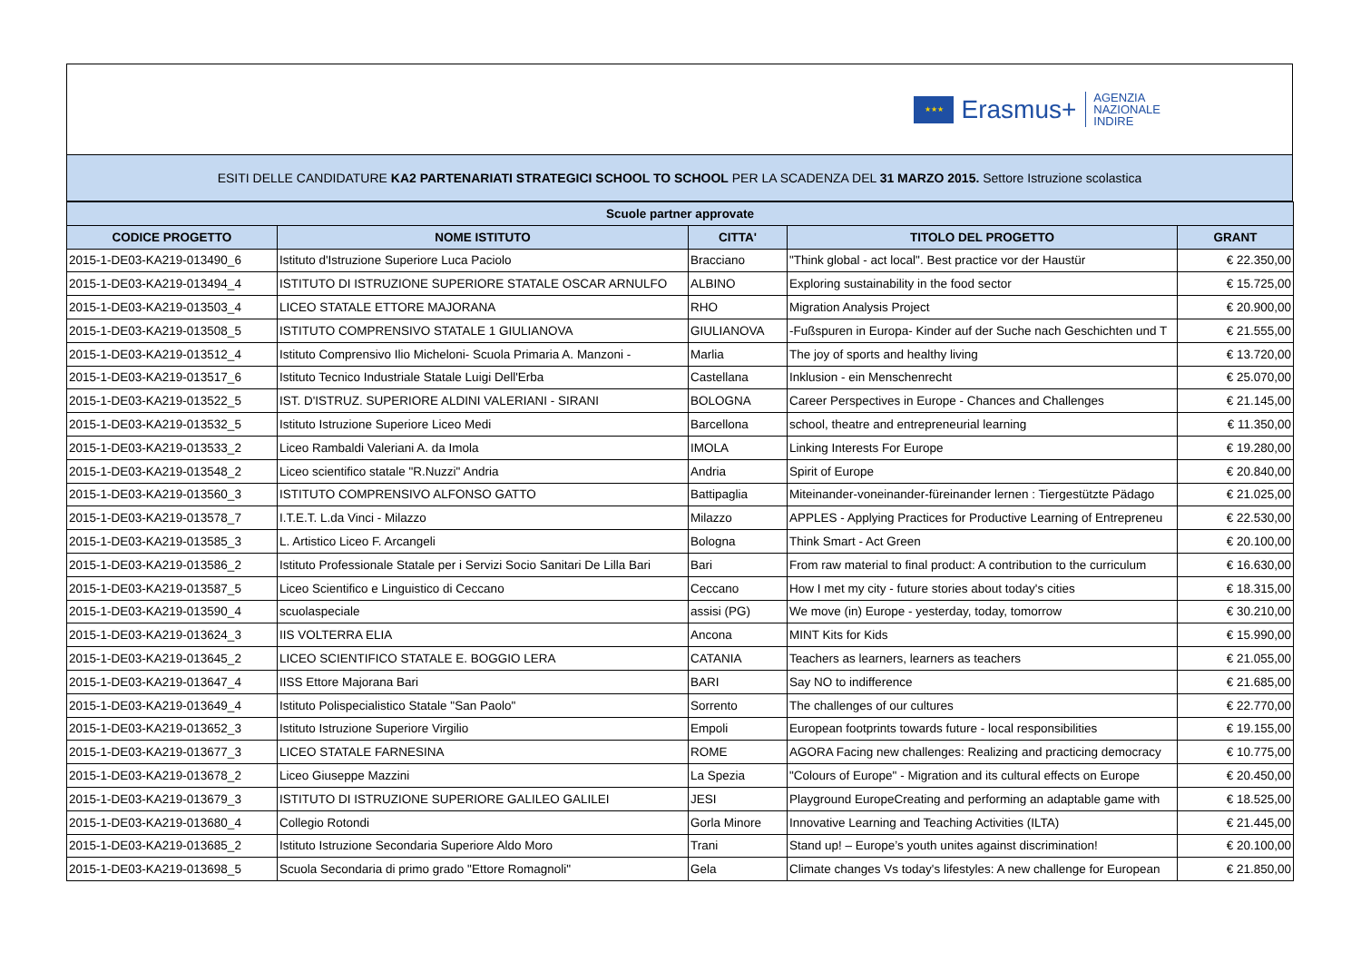★★★
Erasmus+
AGENZIA
NAZIONALE
INDIRE
ESITI DELLE CANDIDATURE KA2 PARTENARIATI STRATEGICI SCHOOL TO SCHOOL PER LA SCADENZA DEL 31 MARZO 2015. Settore Istruzione scolastica
| Scuole partner approvate | | | | |
| --- | --- | --- | --- | --- |
| CODICE PROGETTO | NOME ISTITUTO | CITTA' | TITOLO DEL PROGETTO | GRANT |
| 2015-1-DE03-KA219-013490_6 | Istituto d'Istruzione Superiore Luca Paciolo | Bracciano | "Think global - act local". Best practice vor der Haustür | € 22.350,00 |
| 2015-1-DE03-KA219-013494_4 | ISTITUTO DI ISTRUZIONE SUPERIORE STATALE OSCAR ARNULFO | ALBINO | Exploring sustainability in the food sector | € 15.725,00 |
| 2015-1-DE03-KA219-013503_4 | LICEO STATALE ETTORE MAJORANA | RHO | Migration Analysis Project | € 20.900,00 |
| 2015-1-DE03-KA219-013508_5 | ISTITUTO COMPRENSIVO STATALE 1 GIULIANOVA | GIULIANOVA | -Fußspuren in Europa- Kinder auf der Suche nach Geschichten und T | € 21.555,00 |
| 2015-1-DE03-KA219-013512_4 | Istituto Comprensivo Ilio Micheloni- Scuola Primaria A. Manzoni - | Marlia | The joy of sports and healthy living | € 13.720,00 |
| 2015-1-DE03-KA219-013517_6 | Istituto Tecnico Industriale Statale Luigi Dell'Erba | Castellana | Inklusion - ein Menschenrecht | € 25.070,00 |
| 2015-1-DE03-KA219-013522_5 | IST. D'ISTRUZ. SUPERIORE ALDINI VALERIANI - SIRANI | BOLOGNA | Career Perspectives in Europe - Chances and Challenges | € 21.145,00 |
| 2015-1-DE03-KA219-013532_5 | Istituto Istruzione Superiore Liceo Medi | Barcellona | school, theatre and entrepreneurial learning | € 11.350,00 |
| 2015-1-DE03-KA219-013533_2 | Liceo Rambaldi Valeriani A. da Imola | IMOLA | Linking Interests For Europe | € 19.280,00 |
| 2015-1-DE03-KA219-013548_2 | Liceo scientifico statale "R.Nuzzi" Andria | Andria | Spirit of Europe | € 20.840,00 |
| 2015-1-DE03-KA219-013560_3 | ISTITUTO COMPRENSIVO ALFONSO GATTO | Battipaglia | Miteinander-voneinander-füreinander lernen : Tiergestützte Pädago | € 21.025,00 |
| 2015-1-DE03-KA219-013578_7 | I.T.E.T. L.da Vinci - Milazzo | Milazzo | APPLES - Applying Practices for Productive Learning of Entrepreneu | € 22.530,00 |
| 2015-1-DE03-KA219-013585_3 | L. Artistico Liceo F. Arcangeli | Bologna | Think Smart - Act Green | € 20.100,00 |
| 2015-1-DE03-KA219-013586_2 | Istituto Professionale Statale per i Servizi Socio Sanitari De Lilla Bari | Bari | From raw material to final product: A contribution to the curriculum | € 16.630,00 |
| 2015-1-DE03-KA219-013587_5 | Liceo Scientifico e Linguistico di Ceccano | Ceccano | How I met my city - future stories about today's cities | € 18.315,00 |
| 2015-1-DE03-KA219-013590_4 | scuolaspeciale | assisi (PG) | We move (in) Europe - yesterday, today, tomorrow | € 30.210,00 |
| 2015-1-DE03-KA219-013624_3 | IIS VOLTERRA ELIA | Ancona | MINT Kits for Kids | € 15.990,00 |
| 2015-1-DE03-KA219-013645_2 | LICEO SCIENTIFICO STATALE E. BOGGIO LERA | CATANIA | Teachers as learners, learners as teachers | € 21.055,00 |
| 2015-1-DE03-KA219-013647_4 | IISS Ettore Majorana Bari | BARI | Say NO to indifference | € 21.685,00 |
| 2015-1-DE03-KA219-013649_4 | Istituto Polispecialistico Statale "San Paolo" | Sorrento | The challenges of our cultures | € 22.770,00 |
| 2015-1-DE03-KA219-013652_3 | Istituto Istruzione Superiore Virgilio | Empoli | European footprints towards future - local responsibilities | € 19.155,00 |
| 2015-1-DE03-KA219-013677_3 | LICEO STATALE FARNESINA | ROME | AGORA Facing new challenges: Realizing and practicing democracy | € 10.775,00 |
| 2015-1-DE03-KA219-013678_2 | Liceo Giuseppe Mazzini | La Spezia | "Colours of Europe" - Migration and its cultural effects on Europe | € 20.450,00 |
| 2015-1-DE03-KA219-013679_3 | ISTITUTO DI ISTRUZIONE SUPERIORE GALILEO GALILEI | JESI | Playground EuropeCreating and performing an adaptable game with | € 18.525,00 |
| 2015-1-DE03-KA219-013680_4 | Collegio Rotondi | Gorla Minore | Innovative Learning and Teaching Activities (ILTA) | € 21.445,00 |
| 2015-1-DE03-KA219-013685_2 | Istituto Istruzione Secondaria Superiore Aldo Moro | Trani | Stand up! – Europe’s youth unites against discrimination! | € 20.100,00 |
| 2015-1-DE03-KA219-013698_5 | Scuola Secondaria di primo grado "Ettore Romagnoli" | Gela | Climate changes Vs today's lifestyles: A new challenge for European | € 21.850,00 |